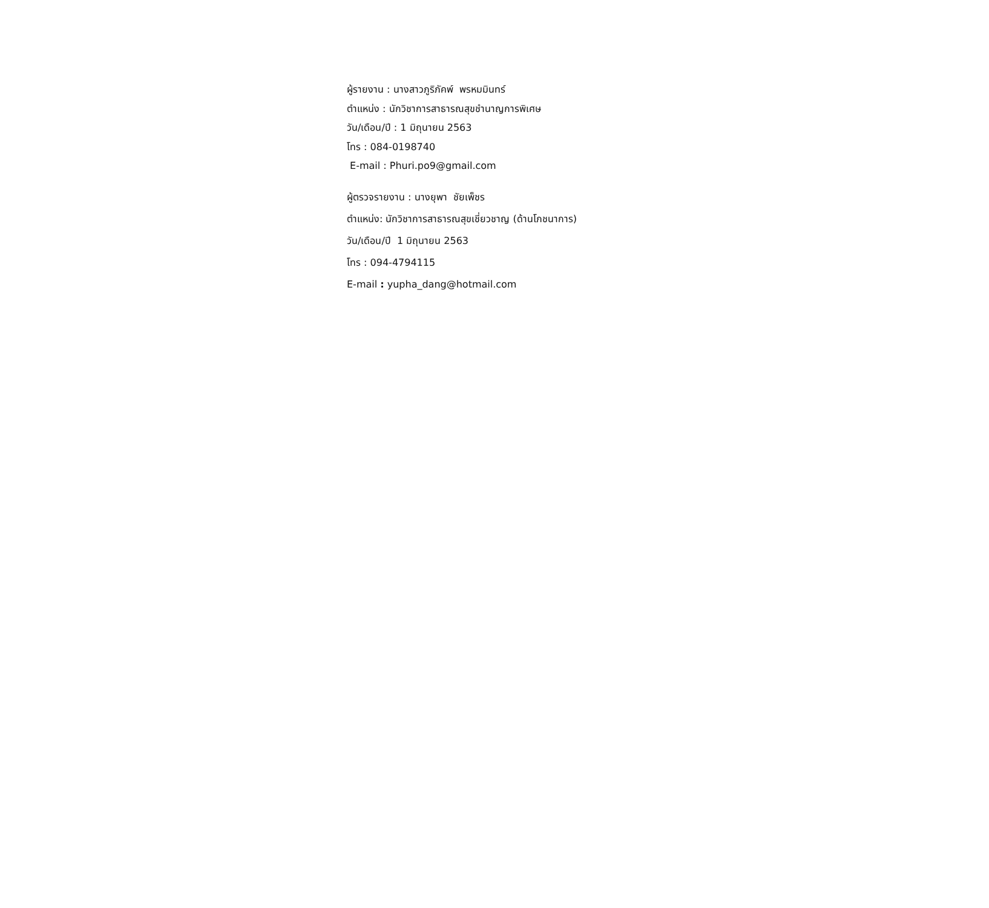ผู้รายงาน : นางสาวภูริภัคพ์ พรหมมินทร์
ตำแหน่ง : นักวิชาการสาธารณสุขชำนาญการพิเศษ
วัน/เดือน/ปี : 1 มิถุนายน 2563
โทร : 084-0198740
E-mail : Phuri.po9@gmail.com
ผู้ตรวจรายงาน : นางยุพา ชัยเพ็ชร
ตำแหน่ง: นักวิชาการสาธารณสุขเชี่ยวชาญ (ด้านโภชนาการ)
วัน/เดือน/ปี 1 มิถุนายน 2563
โทร : 094-4794115
E-mail : yupha_dang@hotmail.com